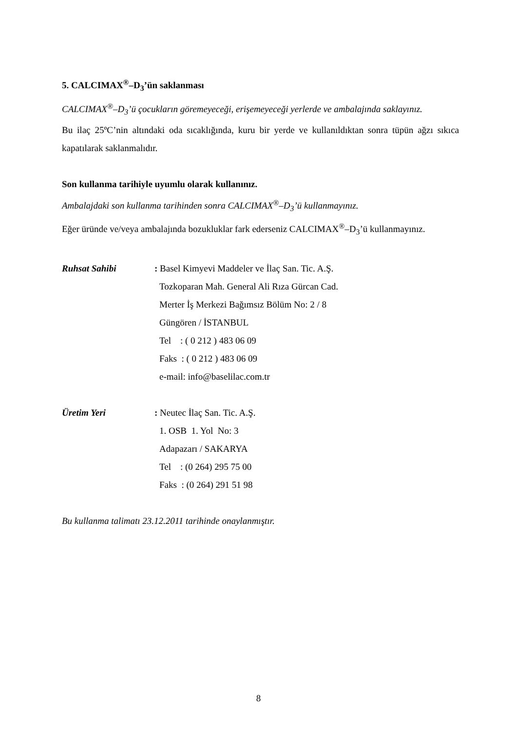5. CALCIMAX<sup>®</sup>–D<sub>3</sub>’ün saklanması
CALCIMAX<sup>®</sup>–D<sub>3</sub>’ü çocukların göremeyeceği, erişemeyeceği yerlerde ve ambalajında saklayınız.
Bu ilaç 25ºC’nin altındaki oda sıcaklığında, kuru bir yerde ve kullanıldıktan sonra tüpün ağzı sıkıca kapatılarak saklanmalıdır.
Son kullanma tarihiyle uyumlu olarak kullanınız.
Ambalajdaki son kullanma tarihinden sonra CALCIMAX<sup>®</sup>–D<sub>3</sub>’ü kullanmayınız.
Eğer üründe ve/veya ambalajında bozukluklar fark ederseniz CALCIMAX<sup>®</sup>–D<sub>3</sub>’ü kullanmayınız.
Ruhsat Sahibi : Basel Kimyevi Maddeler ve İlaç San. Tic. A.Ş.
Tozkoparan Mah. General Ali Rıza Gürcan Cad.
Merter İş Merkezi Bağımsız Bölüm No: 2 / 8
Güngören / İSTANBUL
Tel : ( 0 212 ) 483 06 09
Faks : ( 0 212 ) 483 06 09
e-mail: info@baselilac.com.tr
Üretim Yeri : Neutec İlaç San. Tic. A.Ş.
1. OSB 1. Yol No: 3
Adapazarı / SAKARYA
Tel : (0 264) 295 75 00
Faks : (0 264) 291 51 98
Bu kullanma talimatı 23.12.2011 tarihinde onaylanmıştır.
8